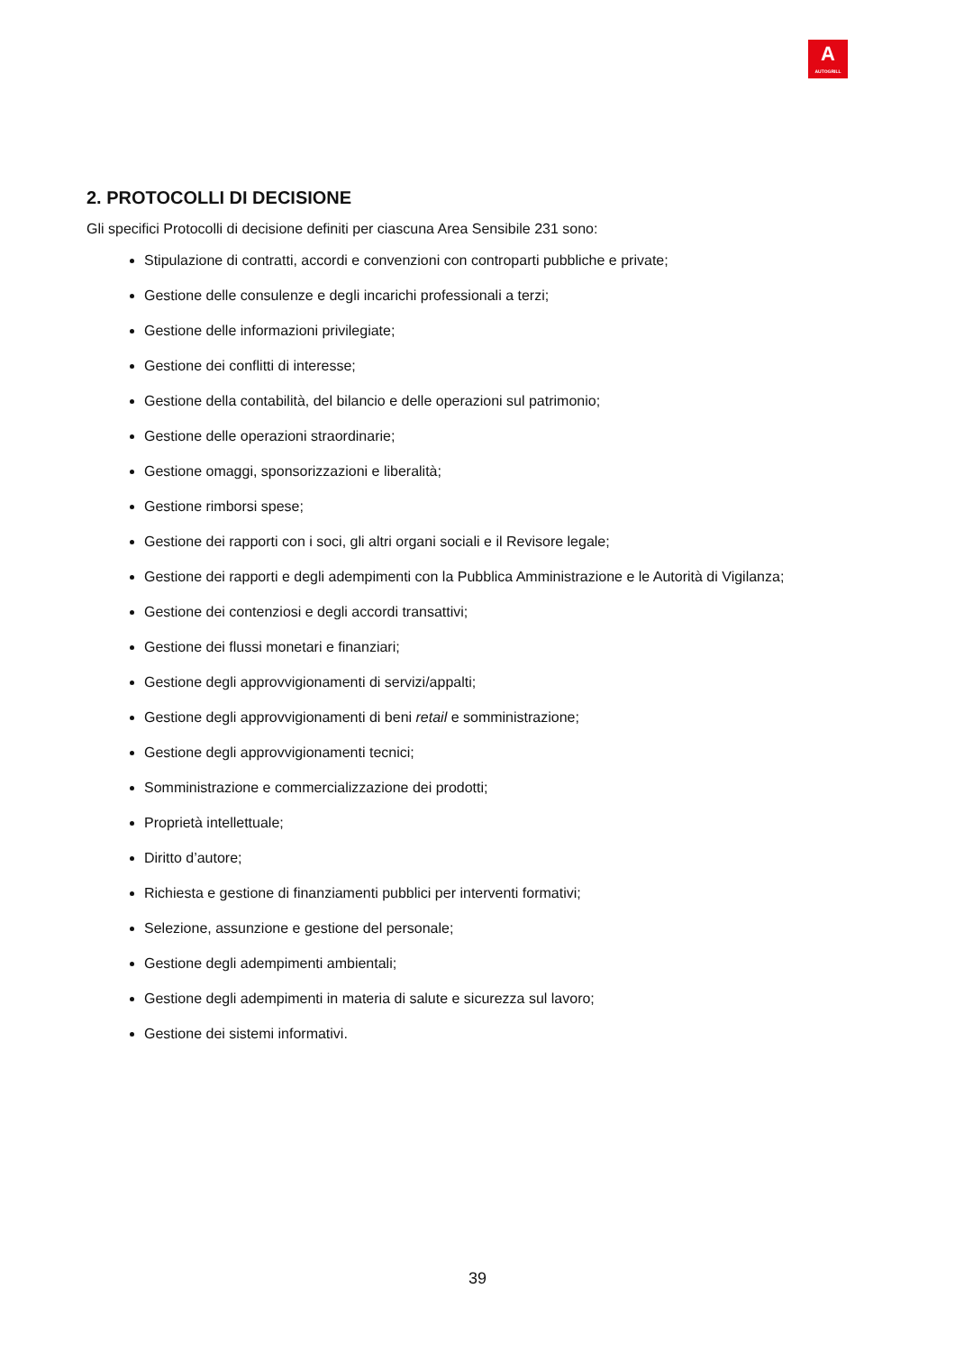A
AUTOGRILL
2. PROTOCOLLI DI DECISIONE
Gli specifici Protocolli di decisione definiti per ciascuna Area Sensibile 231 sono:
Stipulazione di contratti, accordi e convenzioni con controparti pubbliche e private;
Gestione delle consulenze e degli incarichi professionali a terzi;
Gestione delle informazioni privilegiate;
Gestione dei conflitti di interesse;
Gestione della contabilità, del bilancio e delle operazioni sul patrimonio;
Gestione delle operazioni straordinarie;
Gestione omaggi, sponsorizzazioni e liberalità;
Gestione rimborsi spese;
Gestione dei rapporti con i soci, gli altri organi sociali e il Revisore legale;
Gestione dei rapporti e degli adempimenti con la Pubblica Amministrazione e le Autorità di Vigilanza;
Gestione dei contenziosi e degli accordi transattivi;
Gestione dei flussi monetari e finanziari;
Gestione degli approvvigionamenti di servizi/appalti;
Gestione degli approvvigionamenti di beni retail e somministrazione;
Gestione degli approvvigionamenti tecnici;
Somministrazione e commercializzazione dei prodotti;
Proprietà intellettuale;
Diritto d’autore;
Richiesta e gestione di finanziamenti pubblici per interventi formativi;
Selezione, assunzione e gestione del personale;
Gestione degli adempimenti ambientali;
Gestione degli adempimenti in materia di salute e sicurezza sul lavoro;
Gestione dei sistemi informativi.
39